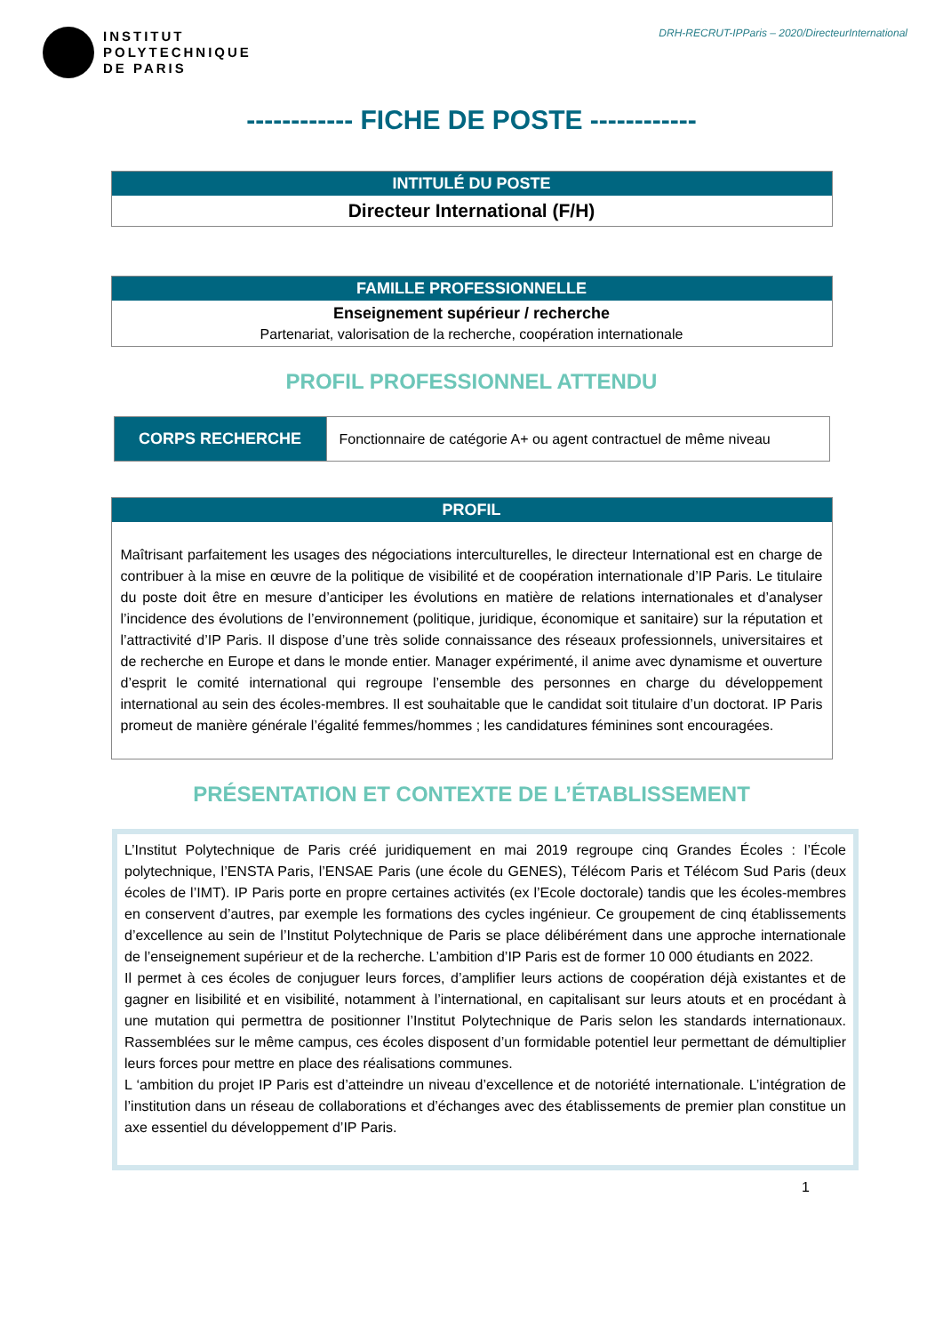INSTITUT
POLYTECHNIQUE
DE PARIS
DRH-RECRUT-IPParis – 2020/DirecteurInternational
------------ FICHE DE POSTE ------------
INTITULÉ DU POSTE
Directeur International (F/H)
FAMILLE PROFESSIONNELLE
Enseignement supérieur / recherche
Partenariat, valorisation de la recherche, coopération internationale
PROFIL PROFESSIONNEL ATTENDU
| CORPS RECHERCHE | Fonctionnaire de catégorie A+ ou agent contractuel de même niveau |
PROFIL
Maîtrisant parfaitement les usages des négociations interculturelles, le directeur International est en charge de contribuer à la mise en œuvre de la politique de visibilité et de coopération internationale d’IP Paris. Le titulaire du poste doit être en mesure d’anticiper les évolutions en matière de relations internationales et d’analyser l’incidence des évolutions de l’environnement (politique, juridique, économique et sanitaire) sur la réputation et l’attractivité d’IP Paris. Il dispose d’une très solide connaissance des réseaux professionnels, universitaires et de recherche en Europe et dans le monde entier. Manager expérimenté, il anime avec dynamisme et ouverture d’esprit le comité international qui regroupe l’ensemble des personnes en charge du développement international au sein des écoles-membres. Il est souhaitable que le candidat soit titulaire d’un doctorat. IP Paris promeut de manière générale l’égalité femmes/hommes ; les candidatures féminines sont encouragées.
PRÉSENTATION ET CONTEXTE DE L’ÉTABLISSEMENT
L’Institut Polytechnique de Paris créé juridiquement en mai 2019 regroupe cinq Grandes Écoles : l’École polytechnique, l’ENSTA Paris, l’ENSAE Paris (une école du GENES), Télécom Paris et Télécom Sud Paris (deux écoles de l’IMT). IP Paris porte en propre certaines activités (ex l’Ecole doctorale) tandis que les écoles-membres en conservent d’autres, par exemple les formations des cycles ingénieur. Ce groupement de cinq établissements d’excellence au sein de l’Institut Polytechnique de Paris se place délibérément dans une approche internationale de l’enseignement supérieur et de la recherche. L’ambition d’IP Paris est de former 10 000 étudiants en 2022.
Il permet à ces écoles de conjuguer leurs forces, d’amplifier leurs actions de coopération déjà existantes et de gagner en lisibilité et en visibilité, notamment à l’international, en capitalisant sur leurs atouts et en procédant à une mutation qui permettra de positionner l’Institut Polytechnique de Paris selon les standards internationaux. Rassemblées sur le même campus, ces écoles disposent d’un formidable potentiel leur permettant de démultiplier leurs forces pour mettre en place des réalisations communes.
L ‘ambition du projet IP Paris est d’atteindre un niveau d’excellence et de notoriété internationale. L’intégration de l’institution dans un réseau de collaborations et d’échanges avec des établissements de premier plan constitue un axe essentiel du développement d’IP Paris.
1